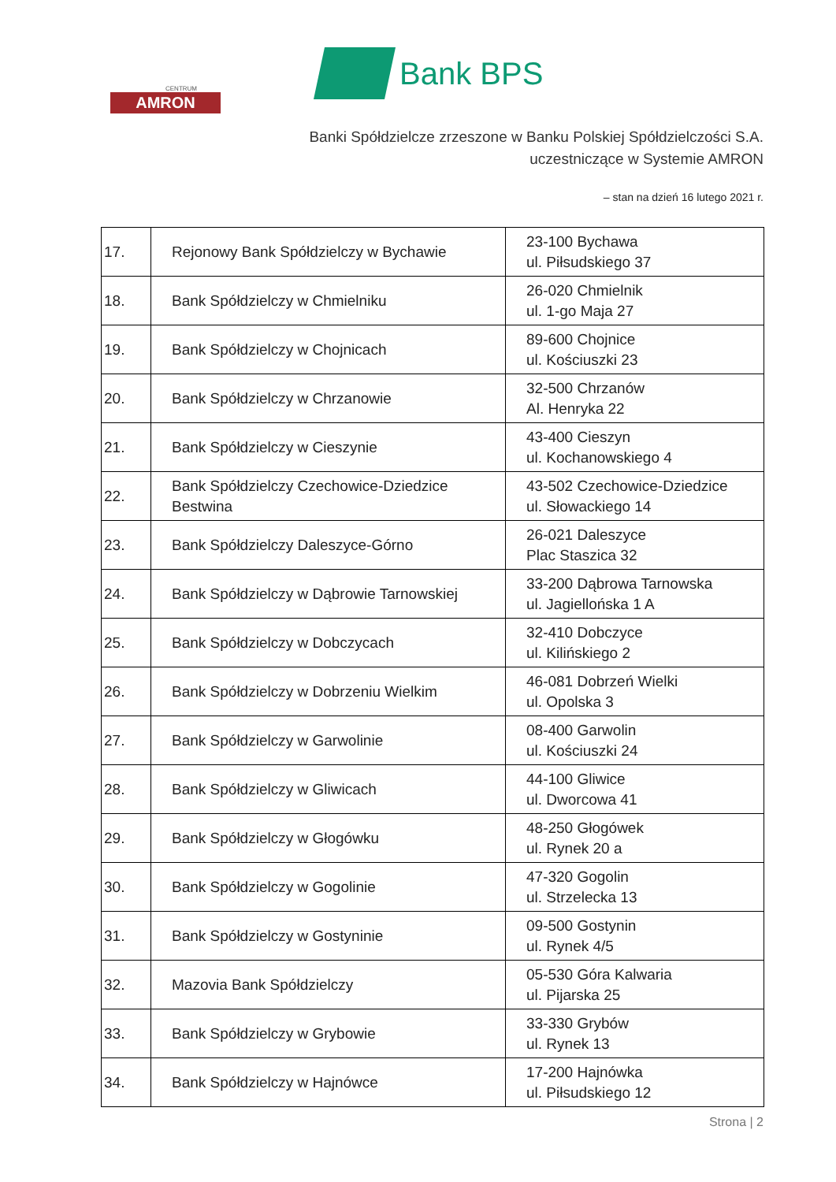CENTRUM
AMRON
Bank BPS
Banki Spółdzielcze zrzeszone w Banku Polskiej Spółdzielczości S.A.
uczestniczące w Systemie AMRON
– stan na dzień 16 lutego 2021 r.
| 17. | Rejonowy Bank Spółdzielczy w Bychawie | 23-100 Bychawa ul. Piłsudskiego 37 |
| 18. | Bank Spółdzielczy w Chmielniku | 26-020 Chmielnik ul. 1-go Maja 27 |
| 19. | Bank Spółdzielczy w Chojnicach | 89-600 Chojnice ul. Kościuszki 23 |
| 20. | Bank Spółdzielczy w Chrzanowie | 32-500 Chrzanów Al. Henryka 22 |
| 21. | Bank Spółdzielczy w Cieszynie | 43-400 Cieszyn ul. Kochanowskiego 4 |
| 22. | Bank Spółdzielczy Czechowice-Dziedzice Bestwina | 43-502 Czechowice-Dziedzice ul. Słowackiego 14 |
| 23. | Bank Spółdzielczy Daleszyce-Górno | 26-021 Daleszyce Plac Staszica 32 |
| 24. | Bank Spółdzielczy w Dąbrowie Tarnowskiej | 33-200 Dąbrowa Tarnowska ul. Jagiellońska 1 A |
| 25. | Bank Spółdzielczy w Dobczycach | 32-410 Dobczyce ul. Kilińskiego 2 |
| 26. | Bank Spółdzielczy w Dobrzeniu Wielkim | 46-081 Dobrzeń Wielki ul. Opolska 3 |
| 27. | Bank Spółdzielczy w Garwolinie | 08-400 Garwolin ul. Kościuszki 24 |
| 28. | Bank Spółdzielczy w Gliwicach | 44-100 Gliwice ul. Dworcowa 41 |
| 29. | Bank Spółdzielczy w Głogówku | 48-250 Głogówek ul. Rynek 20 a |
| 30. | Bank Spółdzielczy w Gogolinie | 47-320 Gogolin ul. Strzelecka 13 |
| 31. | Bank Spółdzielczy w Gostyninie | 09-500 Gostynin ul. Rynek 4/5 |
| 32. | Mazovia Bank Spółdzielczy | 05-530 Góra Kalwaria ul. Pijarska 25 |
| 33. | Bank Spółdzielczy w Grybowie | 33-330 Grybów ul. Rynek 13 |
| 34. | Bank Spółdzielczy w Hajnówce | 17-200 Hajnówka ul. Piłsudskiego 12 |
Strona | 2